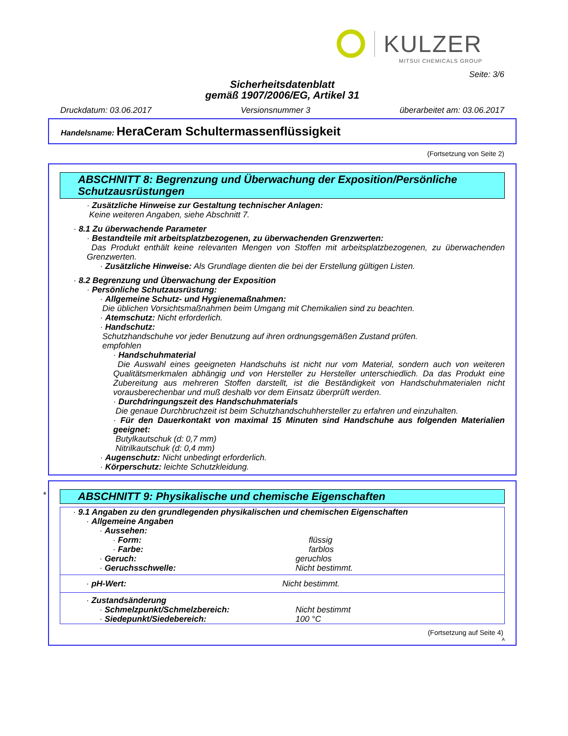KULZER
MITSUI CHEMICALS GROUP
Seite: 3/6
Sicherheitsdatenblatt
gemäß 1907/2006/EG, Artikel 31
Druckdatum: 03.06.2017 Versionsnummer 3 überarbeitet am: 03.06.2017
Handelsname: HeraCeram Schultermassenflüssigkeit
(Fortsetzung von Seite 2)
ABSCHNITT 8: Begrenzung und Überwachung der Exposition/Persönliche Schutzausrüstungen
· Zusätzliche Hinweise zur Gestaltung technischer Anlagen:
Keine weiteren Angaben, siehe Abschnitt 7.
· 8.1 Zu überwachende Parameter
· Bestandteile mit arbeitsplatzbezogenen, zu überwachenden Grenzwerten:
Das Produkt enthält keine relevanten Mengen von Stoffen mit arbeitsplatzbezogenen, zu überwachenden Grenzwerten.
· Zusätzliche Hinweise: Als Grundlage dienten die bei der Erstellung gültigen Listen.
· 8.2 Begrenzung und Überwachung der Exposition
· Persönliche Schutzausrüstung:
· Allgemeine Schutz- und Hygienemaßnahmen:
Die üblichen Vorsichtsmaßnahmen beim Umgang mit Chemikalien sind zu beachten.
· Atemschutz: Nicht erforderlich.
· Handschutz:
Schutzhandschuhe vor jeder Benutzung auf ihren ordnungsgemäßen Zustand prüfen.
empfohlen
· Handschuhmaterial
Die Auswahl eines geeigneten Handschuhs ist nicht nur vom Material, sondern auch von weiteren Qualitätsmerkmalen abhängig und von Hersteller zu Hersteller unterschiedlich. Da das Produkt eine Zubereitung aus mehreren Stoffen darstellt, ist die Beständigkeit von Handschuhmaterialen nicht vorausberechenbar und muß deshalb vor dem Einsatz überprüft werden.
· Durchdringungszeit des Handschuhmaterials
Die genaue Durchbruchzeit ist beim Schutzhandschuhhersteller zu erfahren und einzuhalten.
· Für den Dauerkontakt von maximal 15 Minuten sind Handschuhe aus folgenden Materialien geeignet:
Butylkautschuk (d: 0,7 mm)
Nitrilkautschuk (d: 0,4 mm)
· Augenschutz: Nicht unbedingt erforderlich.
· Körperschutz: leichte Schutzkleidung.
*
ABSCHNITT 9: Physikalische und chemische Eigenschaften
· 9.1 Angaben zu den grundlegenden physikalischen und chemischen Eigenschaften
· Allgemeine Angaben
· Aussehen:
· Form: flüssig
· Farbe: farblos
· Geruch: geruchlos
· Geruchsschwelle: Nicht bestimmt.
· pH-Wert: Nicht bestimmt.
· Zustandsänderung
· Schmelzpunkt/Schmelzbereich: Nicht bestimmt
· Siedepunkt/Siedebereich: 100 °C
(Fortsetzung auf Seite 4)
A